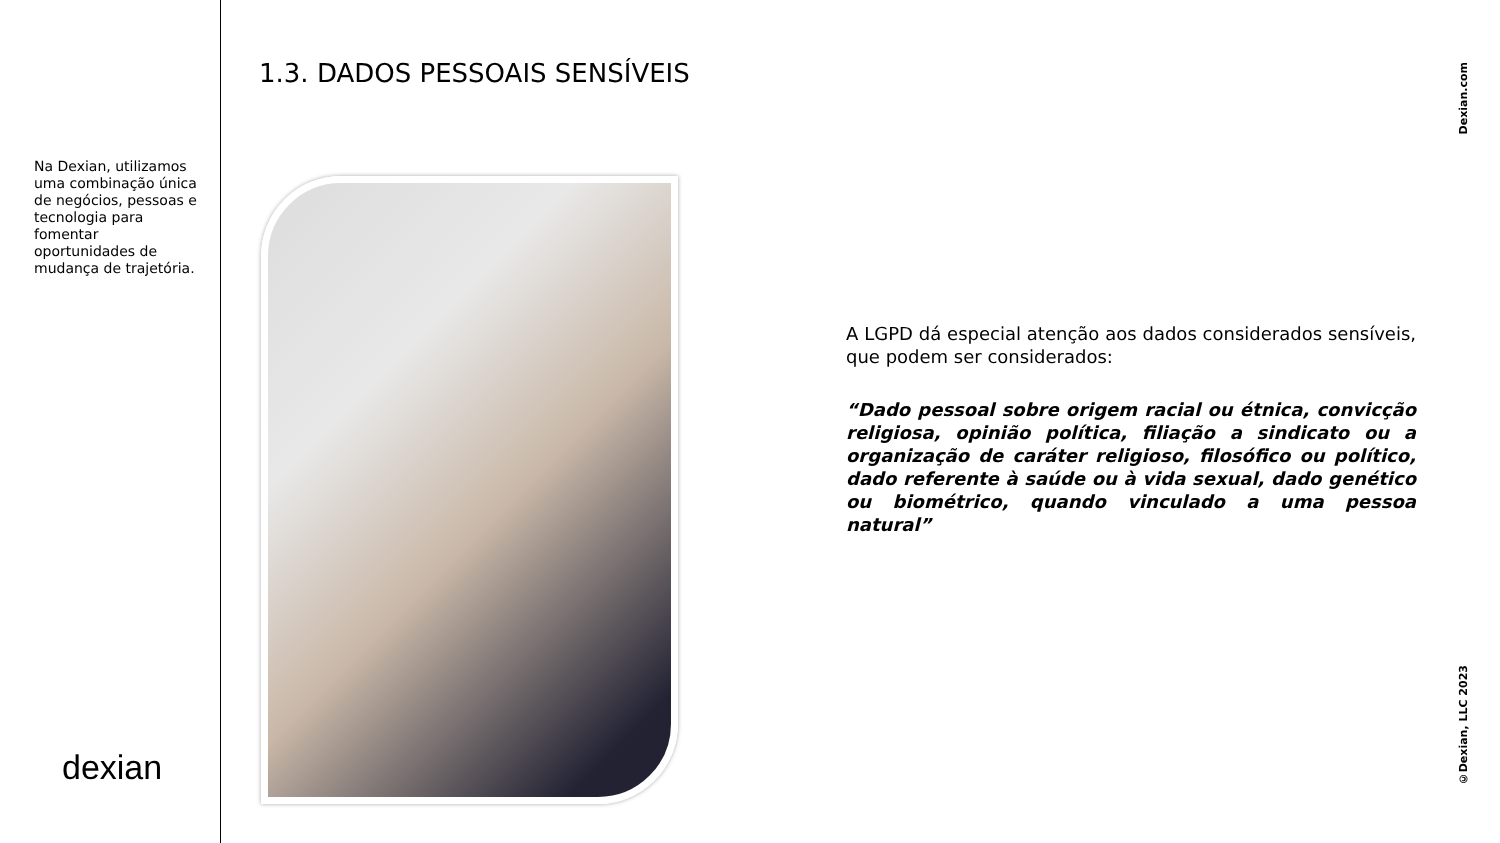Na Dexian, utilizamos uma combinação única de negócios, pessoas e tecnologia para fomentar oportunidades de mudança de trajetória.
dexian
1.3. DADOS PESSOAIS SENSÍVEIS
A LGPD dá especial atenção aos dados considerados sensíveis, que podem ser considerados:
“Dado pessoal sobre origem racial ou étnica, convicção religiosa, opinião política, filiação a sindicato ou a organização de caráter religioso, filosófico ou político, dado referente à saúde ou à vida sexual, dado genético ou biométrico, quando vinculado a uma pessoa natural”
Dexian.com
©Dexian, LLC 2023